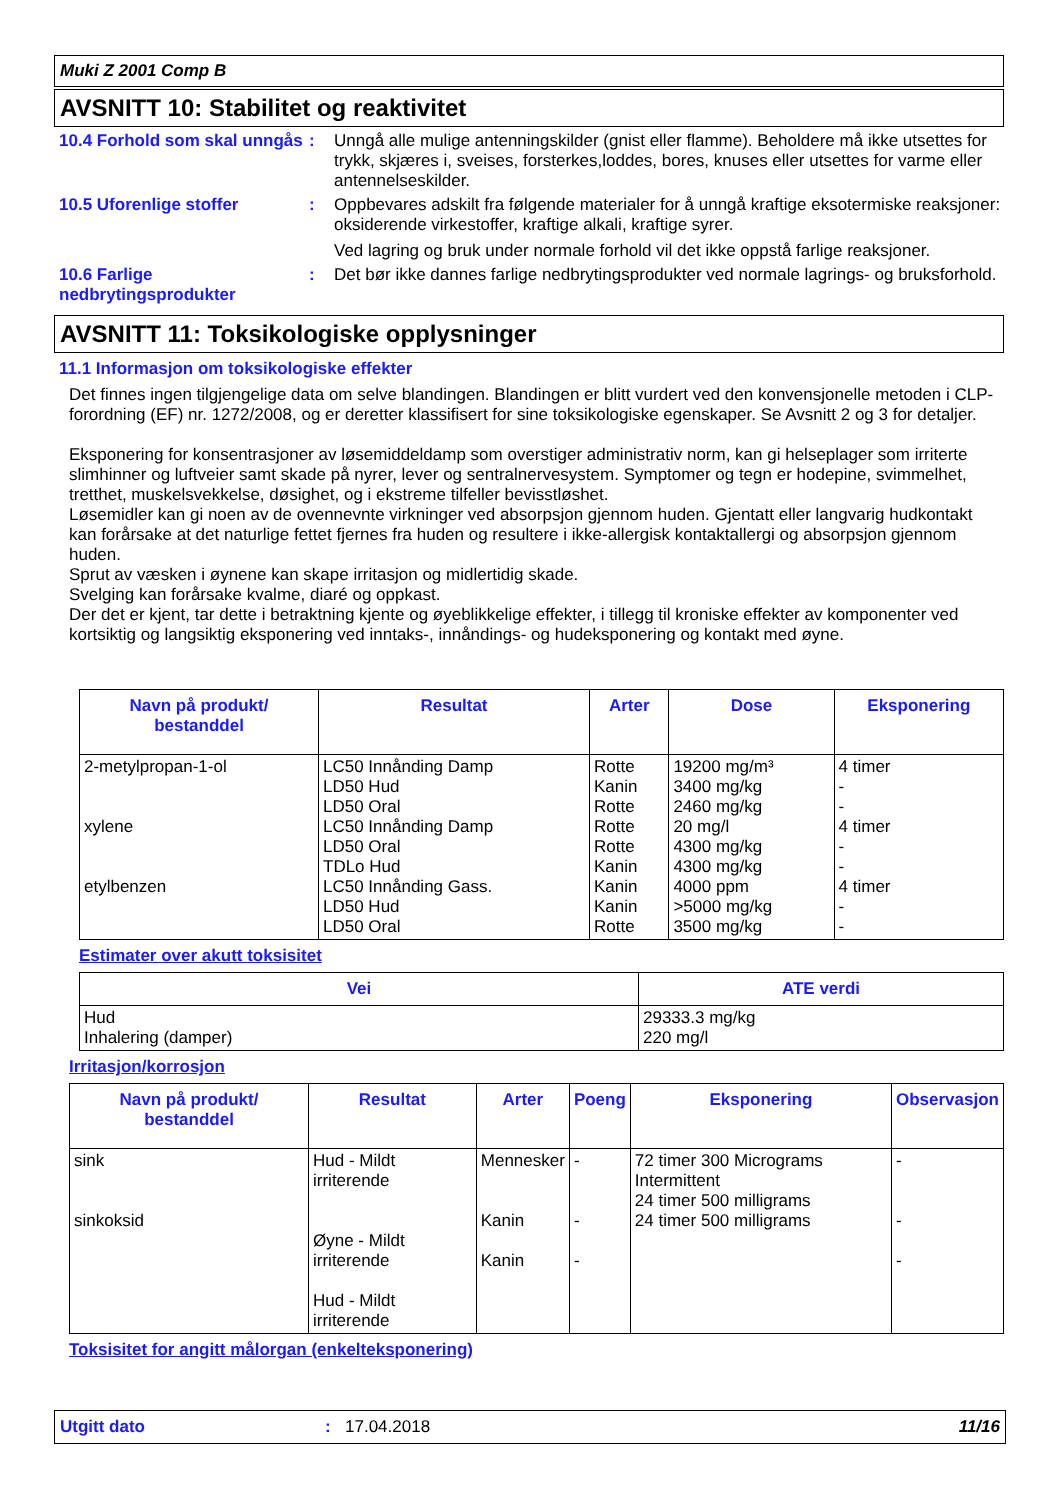Muki Z 2001 Comp B
AVSNITT 10: Stabilitet og reaktivitet
10.4 Forhold som skal unngås
: Unngå alle mulige antenningskilder (gnist eller flamme). Beholdere må ikke utsettes for trykk, skjæres i, sveises, forsterkes,loddes, bores, knuses eller utsettes for varme eller antennelseskilder.
10.5 Uforenlige stoffer : Oppbevares adskilt fra følgende materialer for å unngå kraftige eksotermiske reaksjoner: oksiderende virkestoffer, kraftige alkali, kraftige syrer.
Ved lagring og bruk under normale forhold vil det ikke oppstå farlige reaksjoner.
10.6 Farlige nedbrytingsprodukter
: Det bør ikke dannes farlige nedbrytingsprodukter ved normale lagrings- og bruksforhold.
AVSNITT 11: Toksikologiske opplysninger
11.1 Informasjon om toksikologiske effekter
Det finnes ingen tilgjengelige data om selve blandingen. Blandingen er blitt vurdert ved den konvensjonelle metoden i CLP-forordning (EF) nr. 1272/2008, og er deretter klassifisert for sine toksikologiske egenskaper. Se Avsnitt 2 og 3 for detaljer.
Eksponering for konsentrasjoner av løsemiddeldamp som overstiger administrativ norm, kan gi helseplager som irriterte slimhinner og luftveier samt skade på nyrer, lever og sentralnervesystem. Symptomer og tegn er hodepine, svimmelhet, tretthet, muskelsvekkelse, døsighet, og i ekstreme tilfeller bevisstløshet.
Løsemidler kan gi noen av de ovennevnte virkninger ved absorpsjon gjennom huden. Gjentatt eller langvarig hudkontakt kan forårsake at det naturlige fettet fjernes fra huden og resultere i ikke-allergisk kontaktallergi og absorpsjon gjennom huden.
Sprut av væsken i øynene kan skape irritasjon og midlertidig skade.
Svelging kan forårsake kvalme, diaré og oppkast.
Der det er kjent, tar dette i betraktning kjente og øyeblikkelige effekter, i tillegg til kroniske effekter av komponenter ved kortsiktig og langsiktig eksponering ved inntaks-, innåndings- og hudeksponering og kontakt med øyne.
| Navn på produkt/ bestanddel | Resultat | Arter | Dose | Eksponering |
| --- | --- | --- | --- | --- |
| 2-metylpropan-1-ol xylene etylbenzen | LC50 Innånding Damp LD50 Hud LD50 Oral LC50 Innånding Damp LD50 Oral TDLo Hud LC50 Innånding Gass. LD50 Hud LD50 Oral | Rotte Kanin Rotte Rotte Rotte Kanin Kanin Kanin Rotte | 19200 mg/m³ 3400 mg/kg 2460 mg/kg 20 mg/l 4300 mg/kg 4300 mg/kg 4000 ppm >5000 mg/kg 3500 mg/kg | 4 timer - - 4 timer - - 4 timer - - |
Estimater over akutt toksisitet
| Vei | ATE verdi |
| --- | --- |
| Hud Inhalering (damper) | 29333.3 mg/kg 220 mg/l |
Irritasjon/korrosjon
| Navn på produkt/ bestanddel | Resultat | Arter | Poeng | Eksponering | Observasjon |
| --- | --- | --- | --- | --- | --- |
| sink sinkoksid | Hud - Mildt irriterende Øyne - Mildt irriterende Hud - Mildt irriterende | Mennesker Kanin Kanin | - - - | 72 timer 300 Micrograms Intermittent 24 timer 500 milligrams 24 timer 500 milligrams | - - - |
Toksisitet for angitt målorgan (enkelteksponering)
Utgitt dato: 17.04.2018 11/16